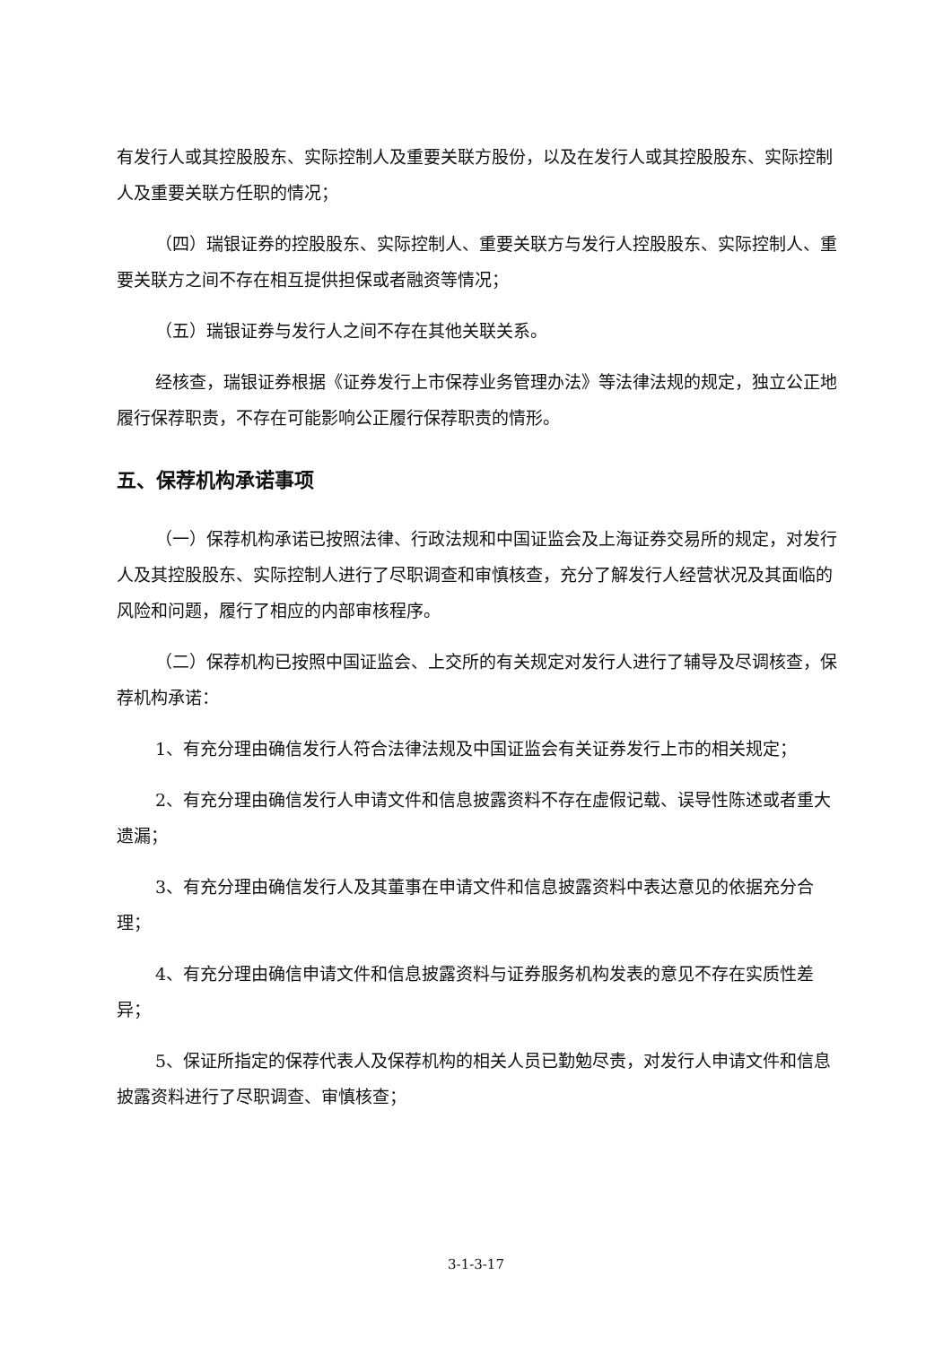有发行人或其控股股东、实际控制人及重要关联方股份，以及在发行人或其控股股东、实际控制人及重要关联方任职的情况；
（四）瑞银证券的控股股东、实际控制人、重要关联方与发行人控股股东、实际控制人、重要关联方之间不存在相互提供担保或者融资等情况；
（五）瑞银证券与发行人之间不存在其他关联关系。
经核查，瑞银证券根据《证券发行上市保荐业务管理办法》等法律法规的规定，独立公正地履行保荐职责，不存在可能影响公正履行保荐职责的情形。
五、保荐机构承诺事项
（一）保荐机构承诺已按照法律、行政法规和中国证监会及上海证券交易所的规定，对发行人及其控股股东、实际控制人进行了尽职调查和审慎核查，充分了解发行人经营状况及其面临的风险和问题，履行了相应的内部审核程序。
（二）保荐机构已按照中国证监会、上交所的有关规定对发行人进行了辅导及尽调核查，保荐机构承诺：
1、有充分理由确信发行人符合法律法规及中国证监会有关证券发行上市的相关规定；
2、有充分理由确信发行人申请文件和信息披露资料不存在虚假记载、误导性陈述或者重大遗漏；
3、有充分理由确信发行人及其董事在申请文件和信息披露资料中表达意见的依据充分合理；
4、有充分理由确信申请文件和信息披露资料与证券服务机构发表的意见不存在实质性差异；
5、保证所指定的保荐代表人及保荐机构的相关人员已勤勉尽责，对发行人申请文件和信息披露资料进行了尽职调查、审慎核查；
3-1-3-17